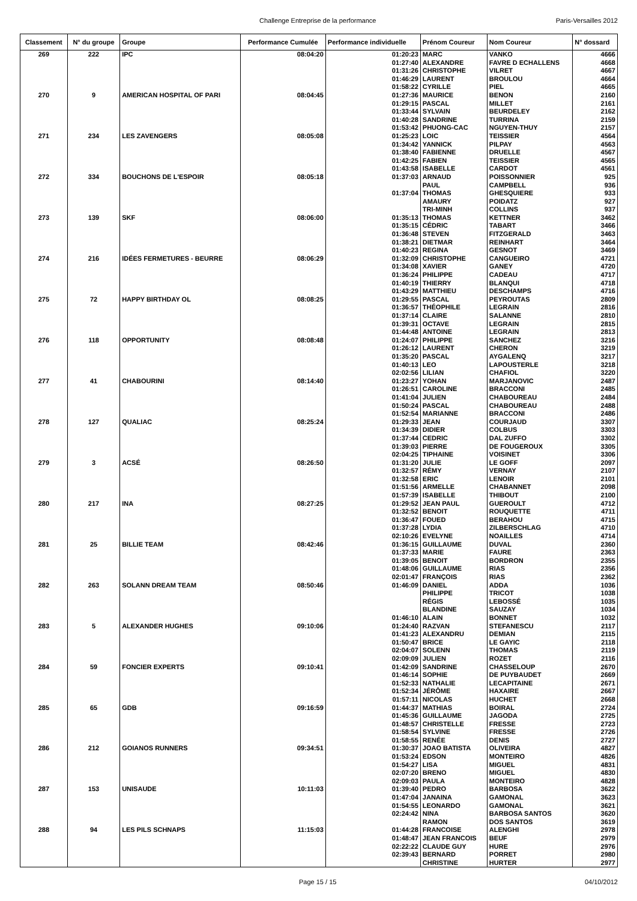Challenge Entreprise de la performance Paris-Versailles 2012
| Classement | N° du groupe | Groupe | Performance Cumulée | Performance individuelle | Prénom Coureur | Nom Coureur | N° dossard |
| --- | --- | --- | --- | --- | --- | --- | --- |
| 269 | 222 | IPC | 08:04:20 | 01:20:23 | MARC | VANKO | 4666 |
| | | | | 01:27:40 | ALEXANDRE | FAVRE D ECHALLENS | 4668 |
| | | | | 01:31:26 | CHRISTOPHE | VILRET | 4667 |
| | | | | 01:46:29 | LAURENT | BROULOU | 4664 |
| | | | | 01:58:22 | CYRILLE | PIEL | 4665 |
| 270 | 9 | AMERICAN HOSPITAL OF PARI | 08:04:45 | 01:27:36 | MAURICE | BENON | 2160 |
| | | | | 01:29:15 | PASCAL | MILLET | 2161 |
| | | | | 01:33:44 | SYLVAIN | BEURDELEY | 2162 |
| | | | | 01:40:28 | SANDRINE | TURRINA | 2159 |
| | | | | 01:53:42 | PHUONG-CAC | NGUYEN-THUY | 2157 |
| 271 | 234 | LES ZAVENGERS | 08:05:08 | 01:25:23 | LOIC | TEISSIER | 4564 |
| | | | | 01:34:42 | YANNICK | PILPAY | 4563 |
| | | | | 01:38:40 | FABIENNE | DRUELLE | 4567 |
| | | | | 01:42:25 | FABIEN | TEISSIER | 4565 |
| | | | | 01:43:58 | ISABELLE | CARDOT | 4561 |
| 272 | 334 | BOUCHONS DE L'ESPOIR | 08:05:18 | 01:37:03 | ARNAUD | POISSONNIER | 925 |
| | | | | | PAUL | CAMPBELL | 936 |
| | | | | 01:37:04 | THOMAS | GHESQUIERE | 933 |
| | | | | | AMAURY | POIDATZ | 927 |
| | | | | | TRI-MINH | COLLINS | 937 |
| 273 | 139 | SKF | 08:06:00 | 01:35:13 | THOMAS | KETTNER | 3462 |
| | | | | 01:35:15 | CÉDRIC | TABART | 3466 |
| | | | | 01:36:48 | STEVEN | FITZGERALD | 3463 |
| | | | | 01:38:21 | DIETMAR | REINHART | 3464 |
| | | | | 01:40:23 | REGINA | GESNOT | 3469 |
| 274 | 216 | IDÉES FERMETURES - BEURRE | 08:06:29 | 01:32:09 | CHRISTOPHE | CANGUEIRO | 4721 |
| | | | | 01:34:08 | XAVIER | GANEY | 4720 |
| | | | | 01:36:24 | PHILIPPE | CADEAU | 4717 |
| | | | | 01:40:19 | THIERRY | BLANQUI | 4718 |
| | | | | 01:43:29 | MATTHIEU | DESCHAMPS | 4716 |
| 275 | 72 | HAPPY BIRTHDAY OL | 08:08:25 | 01:29:55 | PASCAL | PEYROUTAS | 2809 |
| | | | | 01:36:57 | THÉOPHILE | LEGRAIN | 2816 |
| | | | | 01:37:14 | CLAIRE | SALANNE | 2810 |
| | | | | 01:39:31 | OCTAVE | LEGRAIN | 2815 |
| | | | | 01:44:48 | ANTOINE | LEGRAIN | 2813 |
| 276 | 118 | OPPORTUNITY | 08:08:48 | 01:24:07 | PHILIPPE | SANCHEZ | 3216 |
| | | | | 01:26:12 | LAURENT | CHERON | 3219 |
| | | | | 01:35:20 | PASCAL | AYGALENQ | 3217 |
| | | | | 01:40:13 | LEO | LAPOUSTERLE | 3218 |
| | | | | 02:02:56 | LILIAN | CHAFIOL | 3220 |
| 277 | 41 | CHABOURINI | 08:14:40 | 01:23:27 | YOHAN | MARJANOVIC | 2487 |
| | | | | 01:26:51 | CAROLINE | BRACCONI | 2485 |
| | | | | 01:41:04 | JULIEN | CHABOUREAU | 2484 |
| | | | | 01:50:24 | PASCAL | CHABOUREAU | 2488 |
| | | | | 01:52:54 | MARIANNE | BRACCONI | 2486 |
| 278 | 127 | QUALIAC | 08:25:24 | 01:29:33 | JEAN | COURJAUD | 3307 |
| | | | | 01:34:39 | DIDIER | COLBUS | 3303 |
| | | | | 01:37:44 | CEDRIC | DAL ZUFFO | 3302 |
| | | | | 01:39:03 | PIERRE | DE FOUGEROUX | 3305 |
| | | | | 02:04:25 | TIPHAINE | VOISINET | 3306 |
| 279 | 3 | ACSÉ | 08:26:50 | 01:31:20 | JULIE | LE GOFF | 2097 |
| | | | | 01:32:57 | RÉMY | VERNAY | 2107 |
| | | | | 01:32:58 | ERIC | LENOIR | 2101 |
| | | | | 01:51:56 | ARMELLE | CHABANNET | 2098 |
| | | | | 01:57:39 | ISABELLE | THIBOUT | 2100 |
| 280 | 217 | INA | 08:27:25 | 01:29:52 | JEAN PAUL | GUEROULT | 4712 |
| | | | | 01:32:52 | BENOIT | ROUQUETTE | 4711 |
| | | | | 01:36:47 | FOUED | BERAHOU | 4715 |
| | | | | 01:37:28 | LYDIA | ZILBERSCHLAG | 4710 |
| | | | | 02:10:26 | EVELYNE | NOAILLES | 4714 |
| 281 | 25 | BILLIE TEAM | 08:42:46 | 01:36:15 | GUILLAUME | DUVAL | 2360 |
| | | | | 01:37:33 | MARIE | FAURE | 2363 |
| | | | | 01:39:05 | BENOIT | BORDRON | 2355 |
| | | | | 01:48:06 | GUILLAUME | RIAS | 2356 |
| | | | | 02:01:47 | FRANÇOIS | RIAS | 2362 |
| 282 | 263 | SOLANN DREAM TEAM | 08:50:46 | 01:46:09 | DANIEL | ADDA | 1036 |
| | | | | | PHILIPPE | TRICOT | 1038 |
| | | | | | RÉGIS | LEBOSSÉ | 1035 |
| | | | | | BLANDINE | SAUZAY | 1034 |
| | | | | 01:46:10 | ALAIN | BONNET | 1032 |
| 283 | 5 | ALEXANDER HUGHES | 09:10:06 | 01:24:40 | RAZVAN | STEFANESCU | 2117 |
| | | | | 01:41:23 | ALEXANDRU | DEMIAN | 2115 |
| | | | | 01:50:47 | BRICE | LE GAYIC | 2118 |
| | | | | 02:04:07 | SOLENN | THOMAS | 2119 |
| | | | | 02:09:09 | JULIEN | ROZET | 2116 |
| 284 | 59 | FONCIER EXPERTS | 09:10:41 | 01:42:09 | SANDRINE | CHASSELOUP | 2670 |
| | | | | 01:46:14 | SOPHIE | DE PUYBAUDET | 2669 |
| | | | | 01:52:33 | NATHALIE | LECAPITAINE | 2671 |
| | | | | 01:52:34 | JÉRÔME | HAXAIRE | 2667 |
| | | | | 01:57:11 | NICOLAS | HUCHET | 2668 |
| 285 | 65 | GDB | 09:16:59 | 01:44:37 | MATHIAS | BOIRAL | 2724 |
| | | | | 01:45:36 | GUILLAUME | JAGODA | 2725 |
| | | | | 01:48:57 | CHRISTELLE | FRESSE | 2723 |
| | | | | 01:58:54 | SYLVINE | FRESSE | 2726 |
| | | | | 01:58:55 | RENÉE | DENIS | 2727 |
| 286 | 212 | GOIANOS RUNNERS | 09:34:51 | 01:30:37 | JOAO BATISTA | OLIVEIRA | 4827 |
| | | | | 01:53:24 | EDSON | MONTEIRO | 4826 |
| | | | | 01:54:27 | LISA | MIGUEL | 4831 |
| | | | | 02:07:20 | BRENO | MIGUEL | 4830 |
| | | | | 02:09:03 | PAULA | MONTEIRO | 4828 |
| 287 | 153 | UNISAUDE | 10:11:03 | 01:39:40 | PEDRO | BARBOSA | 3622 |
| | | | | 01:47:04 | JANAINA | GAMONAL | 3623 |
| | | | | 01:54:55 | LEONARDO | GAMONAL | 3621 |
| | | | | 02:24:42 | NINA | BARBOSA SANTOS | 3620 |
| | | | | | RAMON | DOS SANTOS | 3619 |
| 288 | 94 | LES PILS SCHNAPS | 11:15:03 | 01:44:28 | FRANCOISE | ALENGHI | 2978 |
| | | | | 01:48:47 | JEAN FRANCOIS | BEUF | 2979 |
| | | | | 02:22:22 | CLAUDE GUY | HURE | 2976 |
| | | | | 02:39:43 | BERNARD | PORRET | 2980 |
| | | | | | CHRISTINE | HURTER | 2977 |
Page 15 / 15 04/10/2012